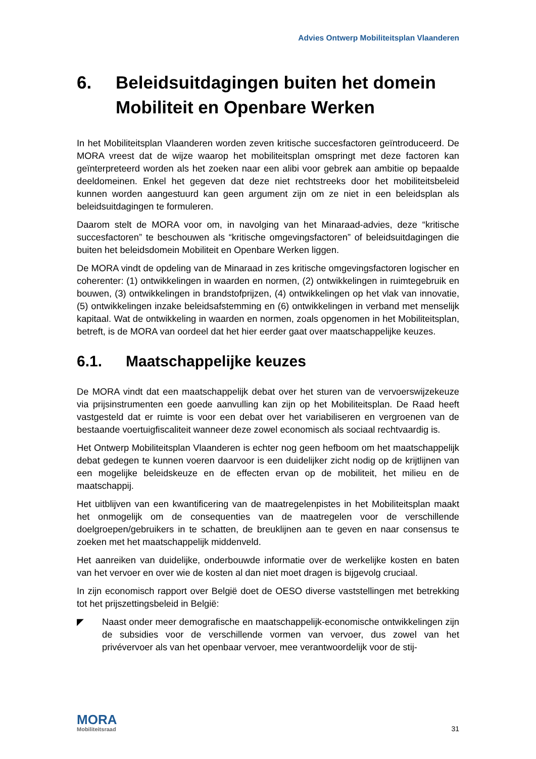Advies Ontwerp Mobiliteitsplan Vlaanderen
6. Beleidsuitdagingen buiten het domein Mobiliteit en Openbare Werken
In het Mobiliteitsplan Vlaanderen worden zeven kritische succesfactoren geïntroduceerd. De MORA vreest dat de wijze waarop het mobiliteitsplan omspringt met deze factoren kan geïnterpreteerd worden als het zoeken naar een alibi voor gebrek aan ambitie op bepaalde deeldomeinen. Enkel het gegeven dat deze niet rechtstreeks door het mobiliteitsbeleid kunnen worden aangestuurd kan geen argument zijn om ze niet in een beleidsplan als beleidsuitdagingen te formuleren.
Daarom stelt de MORA voor om, in navolging van het Minaraad-advies, deze “kritische succesfactoren” te beschouwen als “kritische omgevingsfactoren” of beleidsuitdagingen die buiten het beleidsdomein Mobiliteit en Openbare Werken liggen.
De MORA vindt de opdeling van de Minaraad in zes kritische omgevingsfactoren logischer en coherenter: (1) ontwikkelingen in waarden en normen, (2) ontwikkelingen in ruimtegebruik en bouwen, (3) ontwikkelingen in brandstofprijzen, (4) ontwikkelingen op het vlak van innovatie, (5) ontwikkelingen inzake beleidsafstemming en (6) ontwikkelingen in verband met menselijk kapitaal. Wat de ontwikkeling in waarden en normen, zoals opgenomen in het Mobiliteitsplan, betreft, is de MORA van oordeel dat het hier eerder gaat over maatschappelijke keuzes.
6.1. Maatschappelijke keuzes
De MORA vindt dat een maatschappelijk debat over het sturen van de vervoerswijzekeuze via prijsinstrumenten een goede aanvulling kan zijn op het Mobiliteitsplan. De Raad heeft vastgesteld dat er ruimte is voor een debat over het variabiliseren en vergroenen van de bestaande voertuigfiscaliteit wanneer deze zowel economisch als sociaal rechtvaardig is.
Het Ontwerp Mobiliteitsplan Vlaanderen is echter nog geen hefboom om het maatschappelijk debat gedegen te kunnen voeren daarvoor is een duidelijker zicht nodig op de krijtlijnen van een mogelijke beleidskeuze en de effecten ervan op de mobiliteit, het milieu en de maatschappij.
Het uitblijven van een kwantificering van de maatregelenpistes in het Mobiliteitsplan maakt het onmogelijk om de consequenties van de maatregelen voor de verschillende doelgroepen/gebruikers in te schatten, de breuklijnen aan te geven en naar consensus te zoeken met het maatschappelijk middenveld.
Het aanreiken van duidelijke, onderbouwde informatie over de werkelijke kosten en baten van het vervoer en over wie de kosten al dan niet moet dragen is bijgevolg cruciaal.
In zijn economisch rapport over België doet de OESO diverse vaststellingen met betrekking tot het prijszettingsbeleid in België:
◤ Naast onder meer demografische en maatschappelijk-economische ontwikkelingen zijn de subsidies voor de verschillende vormen van vervoer, dus zowel van het privévervoer als van het openbaar vervoer, mee verantwoordelijk voor de stij-
MORA
Mobiliteitsraad
31